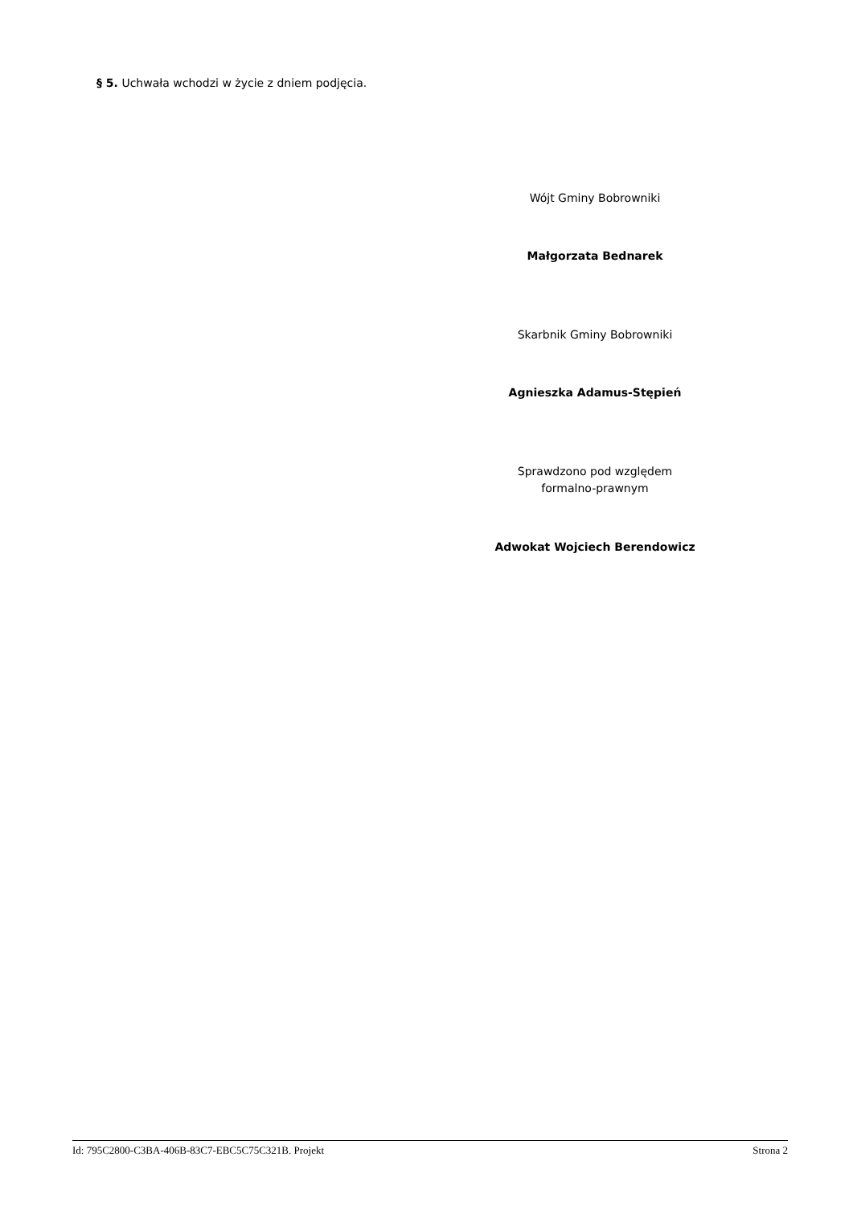§ 5. Uchwała wchodzi w życie z dniem podjęcia.
Wójt Gminy Bobrowniki
Małgorzata Bednarek
Skarbnik Gminy Bobrowniki
Agnieszka Adamus-Stępień
Sprawdzono pod względem
formalno-prawnym
Adwokat Wojciech Berendowicz
Id: 795C2800-C3BA-406B-83C7-EBC5C75C321B. Projekt Strona 2